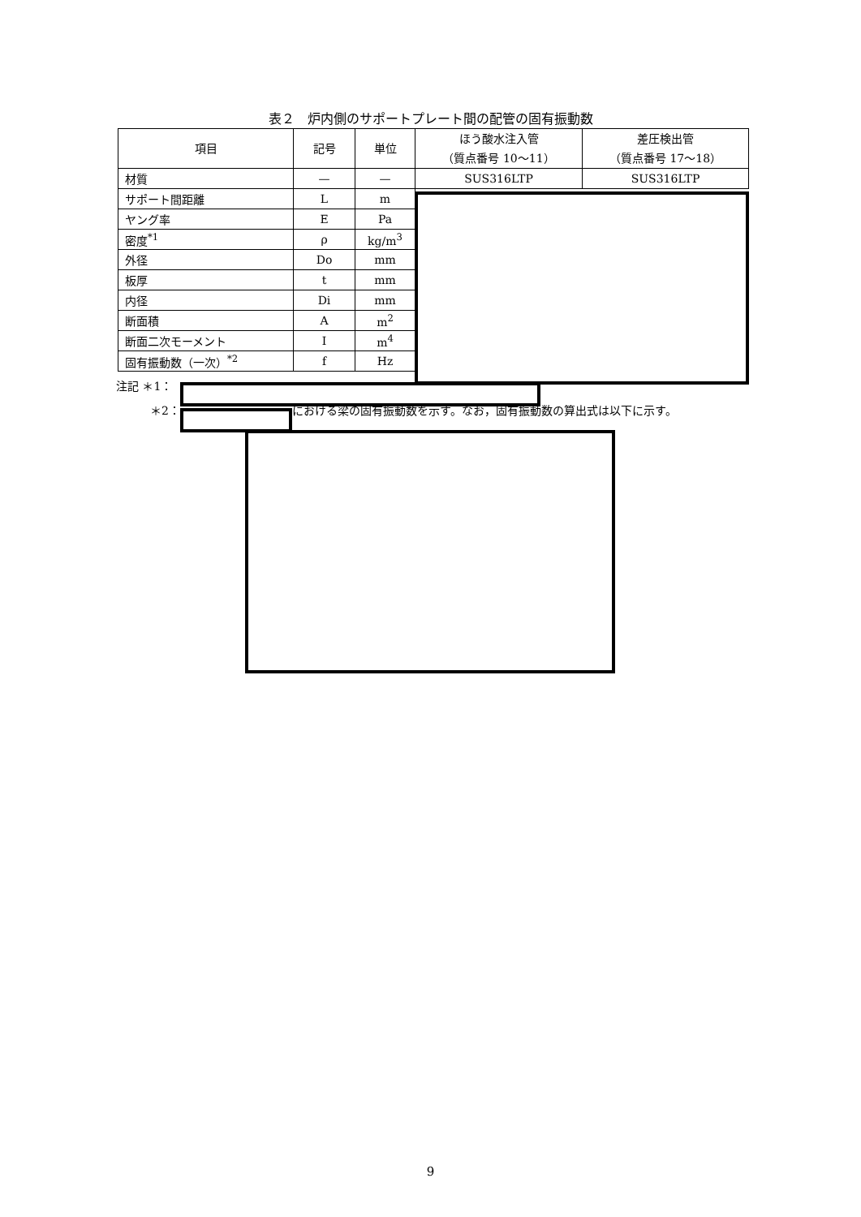表２　炉内側のサポートプレート間の配管の固有振動数
| 項目 | 記号 | 単位 | ほう酸水注入管 （質点番号 10～11） | 差圧検出管 （質点番号 17～18） |
| --- | --- | --- | --- | --- |
| 材質 | — | — | SUS316LTP | SUS316LTP |
| サポート間距離 | L | m | | |
| ヤング率 | E | Pa | | |
| 密度<sup>*1</sup> | ρ | kg/m<sup>3</sup> | | |
| 外径 | Do | mm | | |
| 板厚 | t | mm | | |
| 内径 | Di | mm | | |
| 断面積 | A | m<sup>2</sup> | | |
| 断面二次モーメント | I | m<sup>4</sup> | | |
| 固有振動数（一次）<sup>*2</sup> | f | Hz | | |
注記 ＊1：
＊2： における梁の固有振動数を示す。なお，固有振動数の算出式は以下に示す。
9